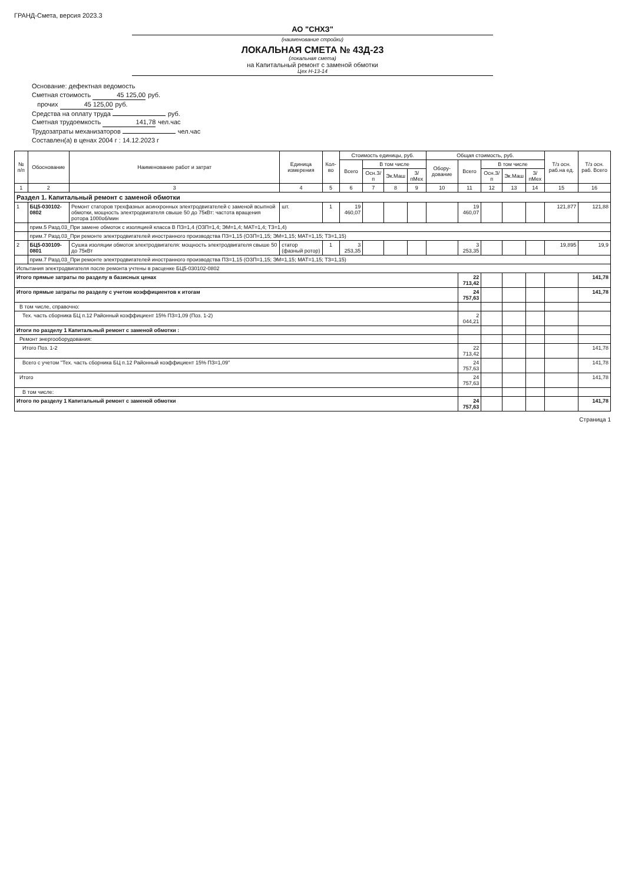ГРАНД-Смета, версия 2023.3
АО "СНХЗ"
(наименование стройки)
ЛОКАЛЬНАЯ СМЕТА № 43Д-23
(локальная смета)
на Капитальный ремонт с заменой обмотки
Цех Н-13-14
Основание: дефектная ведомость
Сметная стоимость 45 125,00 руб.
прочих 45 125,00 руб.
Средства на оплату труда руб.
Сметная трудоемкость 141,78 чел.час
Трудозатраты механизаторов чел.час
Составлен(а) в ценах 2004 г : 14.12.2023 г
| № п/п | Обоснование | Наименование работ и затрат | Единица измерения | Кол-во | Стоимость единицы, руб. | | | | Общая стоимость, руб. | | | | | Т/з осн. раб.на ед. | Т/з осн. раб. Всего |
| --- | --- | --- | --- | --- | --- | --- | --- | --- | --- | --- | --- | --- | --- | --- | --- |
| | | | | | Всего | В том числе | | | Обору-дование | Всего | В том числе | | | | |
| | | | | | | Осн.З/п | Эк.Маш | З/пМех | | | Осн.З/п | Эк.Маш | З/пМех | | |
| 1 | 2 | 3 | 4 | 5 | 6 | 7 | 8 | 9 | 10 | 11 | 12 | 13 | 14 | 15 | 16 |
| Раздел 1. Капитальный ремонт с заменой обмотки | | | | | | | | | | | | | | | |
| 1 | БЦ5-030102-0802 | Ремонт статоров трехфазных асинхронных электродвигателей с заменой всыпной обмотки, мощность электродвигателя свыше 50 до 75кВт: частота вращения ротора 1000об/мин | шт. | 1 | 19 460,07 | | | | | 19 460,07 | | | | 121,877 | 121,88 |
| | прим.5 Разд.03_При замене обмоток с изоляцией класса В ПЗ=1,4 (ОЗП=1,4; ЭМ=1,4; МАТ=1,4; ТЗ=1,4) | | | | | | | | | | | | | | |
| | прим.7 Разд.03_При ремонте электродвигателей иностранного производства ПЗ=1,15 (ОЗП=1,15; ЭМ=1,15; МАТ=1,15; ТЗ=1,15) | | | | | | | | | | | | | | |
| 2 | БЦ5-030109-0801 | Сушка изоляции обмоток электродвигателя: мощность электродвигателя свыше 50 до 75кВт | статор (фазный ротор) | 1 | 3 253,35 | | | | | 3 253,35 | | | | 19,895 | 19,9 |
| | прим.7 Разд.03_При ремонте электродвигателей иностранного производства ПЗ=1,15 (ОЗП=1,15; ЭМ=1,15; МАТ=1,15; ТЗ=1,15) | | | | | | | | | | | | | | |
| Испытания электродвигателя после ремонта учтены в расценке БЦ5-030102-0802 | | | | | | | | | | | | | | | |
| Итого прямые затраты по разделу в базисных ценах | | | | | | | | | | 22 713,42 | | | | | 141,78 |
| Итого прямые затраты по разделу с учетом коэффициентов к итогам | | | | | | | | | | 24 757,63 | | | | | 141,78 |
| В том числе, справочно: | | | | | | | | | | | | | | | |
| Тех. часть сборника БЦ п.12 Районный коэффициент 15% ПЗ=1,09 (Поз. 1-2) | | | | | | | | | | 2 044,21 | | | | | |
| Итоги по разделу 1 Капитальный ремонт с заменой обмотки : | | | | | | | | | | | | | | | |
| Ремонт энергооборудования: | | | | | | | | | | | | | | | |
| Итого Поз. 1-2 | | | | | | | | | | 22 713,42 | | | | | 141,78 |
| Всего с учетом "Тех. часть сборника БЦ п.12 Районный коэффициент 15% ПЗ=1,09" | | | | | | | | | | 24 757,63 | | | | | 141,78 |
| Итого | | | | | | | | | | 24 757,63 | | | | | 141,78 |
| В том числе: | | | | | | | | | | | | | | | |
| Итого по разделу 1 Капитальный ремонт с заменой обмотки | | | | | | | | | | 24 757,63 | | | | | 141,78 |
Страница 1